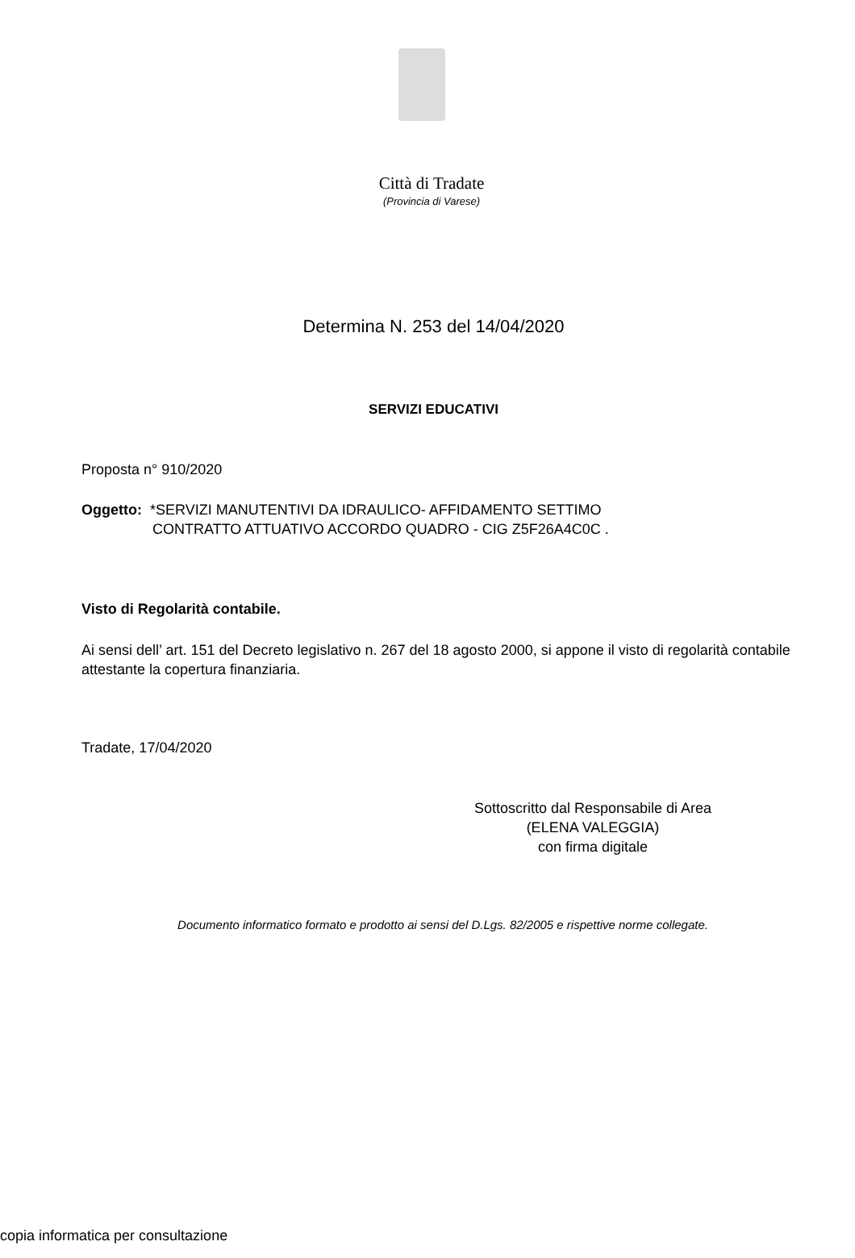Città di Tradate
(Provincia di Varese)
Determina N. 253 del 14/04/2020
SERVIZI EDUCATIVI
Proposta n° 910/2020
Oggetto: *SERVIZI MANUTENTIVI DA IDRAULICO- AFFIDAMENTO SETTIMO
CONTRATTO ATTUATIVO ACCORDO QUADRO - CIG Z5F26A4C0C .
Visto di Regolarità contabile.
Ai sensi dell’ art. 151 del Decreto legislativo n. 267 del 18 agosto 2000, si appone il visto di regolarità contabile attestante la copertura finanziaria.
Tradate, 17/04/2020
Sottoscritto dal Responsabile di Area
(ELENA VALEGGIA)
con firma digitale
Documento informatico formato e prodotto ai sensi del D.Lgs. 82/2005 e rispettive norme collegate.
copia informatica per consultazione